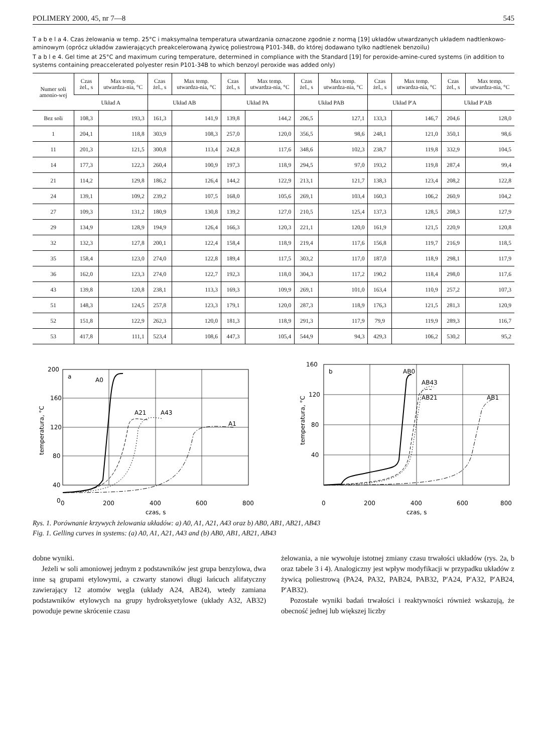POLIMERY 2000, 45, nr 7—8 545
T a b e l a 4. Czas żelowania w temp. 25°C i maksymalna temperatura utwardzania oznaczone zgodnie z normą [19] układów utwardzanych układem nadtlenkowo-aminowym (oprócz układów zawierających preakcelerowaną żywicę poliestrową P101-34B, do której dodawano tylko nadtlenek benzoilu)
T a b l e 4. Gel time at 25°C and maximum curing temperature, determined in compliance with the Standard [19] for peroxide-amine-cured systems (in addition to systems containing preaccelerated polyester resin P101-34B to which benzoyl peroxide was added only)
| Numer soli amonio-wej | Czas żel., s | Max temp. utwardza-nia, °C | Czas żel., s | Max temp. utwardza-nia, °C | Czas żel., s | Max temp. utwardza-nia, °C | Czas żel., s | Max temp. utwardza-nia, °C | Czas żel., s | Max temp. utwardza-nia, °C | Czas żel., s | Max temp. utwardza-nia, °C |
| --- | --- | --- | --- | --- | --- | --- | --- | --- | --- | --- | --- | --- |
| | Układ A | | Układ AB | | Układ PA | | Układ PAB | | Układ P'A | | Układ P'AB | |
| Bez soli | 108,3 | 193,3 | 161,3 | 141,9 | 139,8 | 144,2 | 206,5 | 127,1 | 133,3 | 146,7 | 204,6 | 128,0 |
| 1 | 204,1 | 118,8 | 303,9 | 108,3 | 257,0 | 120,0 | 356,5 | 98,6 | 248,1 | 121,0 | 350,1 | 98,6 |
| 11 | 201,3 | 121,5 | 300,8 | 113,4 | 242,8 | 117,6 | 348,6 | 102,3 | 238,7 | 119,8 | 332,9 | 104,5 |
| 14 | 177,3 | 122,3 | 260,4 | 100,9 | 197,3 | 118,9 | 294,5 | 97,0 | 193,2 | 119,8 | 287,4 | 99,4 |
| 21 | 114,2 | 129,8 | 186,2 | 126,4 | 144,2 | 122,9 | 213,1 | 121,7 | 138,3 | 123,4 | 208,2 | 122,8 |
| 24 | 139,1 | 109,2 | 239,2 | 107,5 | 168,0 | 105,6 | 269,1 | 103,4 | 160,3 | 106,2 | 260,9 | 104,2 |
| 27 | 109,3 | 131,2 | 180,9 | 130,8 | 139,2 | 127,0 | 210,5 | 125,4 | 137,3 | 128,5 | 208,3 | 127,9 |
| 29 | 134,9 | 128,9 | 194,9 | 126,4 | 166,3 | 120,3 | 221,1 | 120,0 | 161,9 | 121,5 | 220,9 | 120,8 |
| 32 | 132,3 | 127,8 | 200,1 | 122,4 | 158,4 | 118,9 | 219,4 | 117,6 | 156,8 | 119,7 | 216,9 | 118,5 |
| 35 | 158,4 | 123,0 | 274,0 | 122,8 | 189,4 | 117,5 | 303,2 | 117,0 | 187,0 | 118,9 | 298,1 | 117,9 |
| 36 | 162,0 | 123,3 | 274,0 | 122,7 | 192,3 | 118,0 | 304,3 | 117,2 | 190,2 | 118,4 | 298,0 | 117,6 |
| 43 | 139,8 | 120,8 | 238,1 | 113,3 | 169,3 | 109,9 | 269,1 | 101,0 | 163,4 | 110,9 | 257,2 | 107,3 |
| 51 | 148,3 | 124,5 | 257,8 | 123,3 | 179,1 | 120,0 | 287,3 | 118,9 | 176,3 | 121,5 | 281,3 | 120,9 |
| 52 | 151,8 | 122,9 | 262,3 | 120,0 | 181,3 | 118,9 | 291,3 | 117,9 | 79,9 | 119,9 | 289,3 | 116,7 |
| 53 | 417,8 | 111,1 | 523,4 | 108,6 | 447,3 | 105,4 | 544,9 | 94,3 | 429,3 | 106,2 | 530,2 | 95,2 |
200
160
120
80
40
0
0
200
400
600
800
czas, s
temperatura, °C
a
A0
A21
A43
A1
160
120
80
40
0
200
400
600
800
czas, s
temperatura, °C
b
AB0
AB43
AB21
AB1
Rys. 1. Porównanie krzywych żelowania układów: a) A0, A1, A21, A43 oraz b) AB0, AB1, AB21, AB43
Fig. 1. Gelling curves in systems: (a) A0, A1, A21, A43 and (b) AB0, AB1, AB21, AB43
dobne wyniki.
Jeżeli w soli amoniowej jednym z podstawników jest grupa benzylowa, dwa inne są grupami etylowymi, a czwarty stanowi długi łańcuch alifatyczny zawierający 12 atomów węgla (układy A24, AB24), wtedy zamiana podstawników etylowych na grupy hydroksyetylowe (układy A32, AB32) powoduje pewne skrócenie czasu
żelowania, a nie wywołuje istotnej zmiany czasu trwałości układów (rys. 2a, b oraz tabele 3 i 4). Analogiczny jest wpływ modyfikacji w przypadku układów z żywicą poliestrową (PA24, PA32, PAB24, PAB32, P'A24, P'A32, P'AB24, P'AB32).
Pozostałe wyniki badań trwałości i reaktywności również wskazują, że obecność jednej lub większej liczby